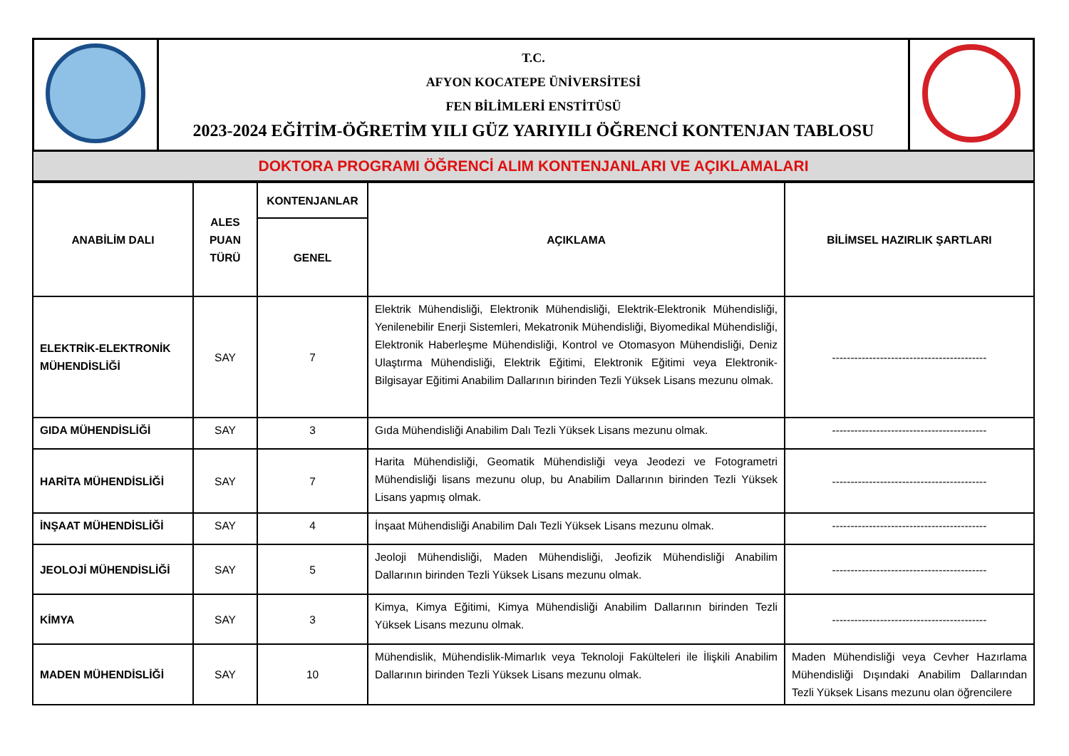| | T.C. AFYON KOCATEPE ÜNİVERSİTESİ FEN BİLİMLERİ ENSTİTÜSÜ 2023-2024 EĞİTİM-ÖĞRETİM YILI GÜZ YARIYILI ÖĞRENCİ KONTENJAN TABLOSU | |
DOKTORA PROGRAMI ÖĞRENCİ ALIM KONTENJANLARI VE AÇIKLAMALARI
| ANABİLİM DALI | ALES PUAN TÜRÜ | KONTENJANLAR | AÇIKLAMA | BİLİMSEL HAZIRLIK ŞARTLARI |
| --- | --- | --- | --- | --- |
| | | GENEL | | |
| ELEKTRİK-ELEKTRONİK MÜHENDİSLİĞİ | SAY | 7 | Elektrik Mühendisliği, Elektronik Mühendisliği, Elektrik-Elektronik Mühendisliği, Yenilenebilir Enerji Sistemleri, Mekatronik Mühendisliği, Biyomedikal Mühendisliği, Elektronik Haberleşme Mühendisliği, Kontrol ve Otomasyon Mühendisliği, Deniz Ulaştırma Mühendisliği, Elektrik Eğitimi, Elektronik Eğitimi veya Elektronik-Bilgisayar Eğitimi Anabilim Dallarının birinden Tezli Yüksek Lisans mezunu olmak. | ------------------------------------------ |
| GIDA MÜHENDİSLİĞİ | SAY | 3 | Gıda Mühendisliği Anabilim Dalı Tezli Yüksek Lisans mezunu olmak. | ------------------------------------------ |
| HARİTA MÜHENDİSLİĞİ | SAY | 7 | Harita Mühendisliği, Geomatik Mühendisliği veya Jeodezi ve Fotogrametri Mühendisliği lisans mezunu olup, bu Anabilim Dallarının birinden Tezli Yüksek Lisans yapmış olmak. | ------------------------------------------ |
| İNŞAAT MÜHENDİSLİĞİ | SAY | 4 | İnşaat Mühendisliği Anabilim Dalı Tezli Yüksek Lisans mezunu olmak. | ------------------------------------------ |
| JEOLOJİ MÜHENDİSLİĞİ | SAY | 5 | Jeoloji Mühendisliği, Maden Mühendisliği, Jeofizik Mühendisliği Anabilim Dallarının birinden Tezli Yüksek Lisans mezunu olmak. | ------------------------------------------ |
| KİMYA | SAY | 3 | Kimya, Kimya Eğitimi, Kimya Mühendisliği Anabilim Dallarının birinden Tezli Yüksek Lisans mezunu olmak. | ------------------------------------------ |
| MADEN MÜHENDİSLİĞİ | SAY | 10 | Mühendislik, Mühendislik-Mimarlık veya Teknoloji Fakülteleri ile İlişkili Anabilim Dallarının birinden Tezli Yüksek Lisans mezunu olmak. | Maden Mühendisliği veya Cevher Hazırlama Mühendisliği Dışındaki Anabilim Dallarından Tezli Yüksek Lisans mezunu olan öğrencilere |